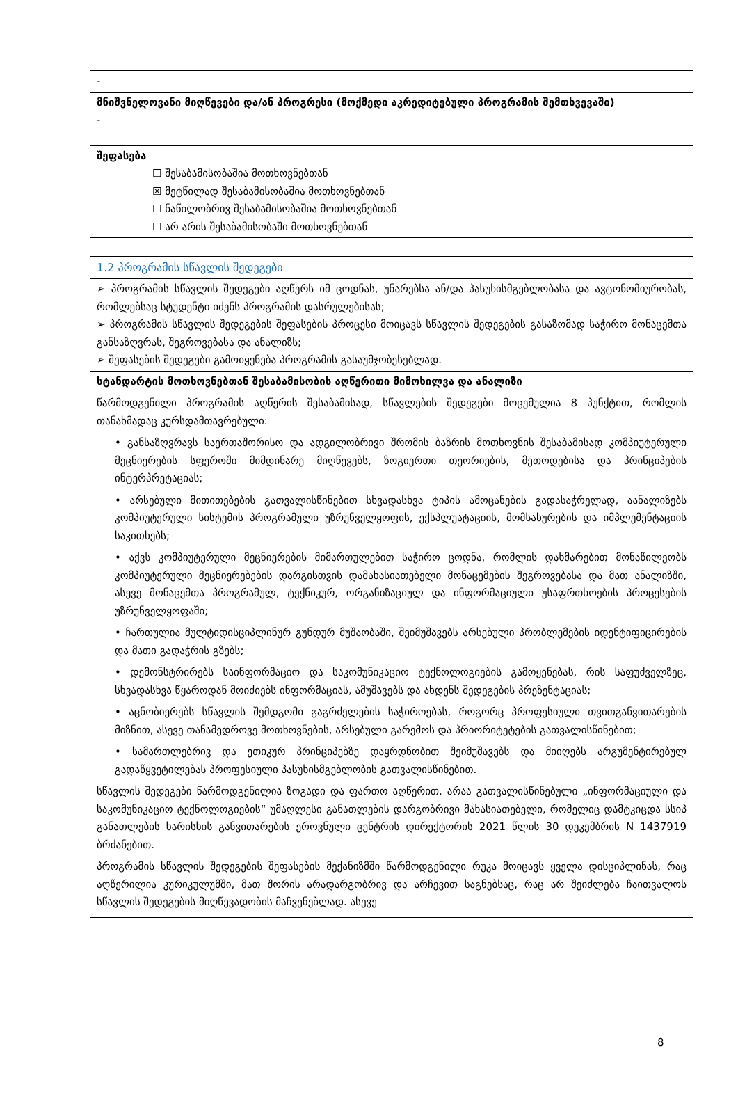| - |
| მნიშვნელოვანი მიღწევები და/ან პროგრესი (მოქმედი აკრედიტებული პროგრამის შემთხვევაში) - |
| შეფასება ☐ შესაბამისობაშია მოთხოვნებთან ☒ მეტწილად შესაბამისობაშია მოთხოვნებთან ☐ ნაწილობრივ შესაბამისობაშია მოთხოვნებთან ☐ არ არის შესაბამისობაში მოთხოვნებთან |
| 1.2 პროგრამის სწავლის შედეგები |
| ➢ პროგრამის სწავლის შედეგები აღწერს იმ ცოდნას, უნარებსა ან/და პასუხისმგებლობასა და ავტონომიურობას, რომლებსაც სტუდენტი იძენს პროგრამის დასრულებისას; ➢ პროგრამის სწავლის შედეგების შეფასების პროცესი მოიცავს სწავლის შედეგების გასაზომად საჭირო მონაცემთა განსაზღვრას, შეგროვებასა და ანალიზს; ➢ შეფასების შედეგები გამოიყენება პროგრამის გასაუმჯობესებლად. |
| სტანდარტის მოთხოვნებთან შესაბამისობის აღწერითი მიმოხილვა და ანალიზი წარმოდგენილი პროგრამის აღწერის შესაბამისად, სწავლების შედეგები მოცემულია 8 პუნქტით, რომლის თანახმადაც კურსდამთავრებული: • განსაზღვრავს საერთაშორისო და ადგილობრივი შრომის ბაზრის მოთხოვნის შესაბამისად კომპიუტერული მეცნიერების სფეროში მიმდინარე მიღწევებს, ზოგიერთი თეორიების, მეთოდებისა და პრინციპების ინტერპრეტაციას; • არსებული მითითებების გათვალისწინებით სხვადასხვა ტიპის ამოცანების გადასაჭრელად, აანალიზებს კომპიუტერული სისტემის პროგრამული უზრუნველყოფის, ექსპლუატაციის, მომსახურების და იმპლემენტაციის საკითხებს; • აქვს კომპიუტერული მეცნიერების მიმართულებით საჭირო ცოდნა, რომლის დახმარებით მონაწილეობს კომპიუტერული მეცნიერებების დარგისთვის დამახასიათებელი მონაცემების შეგროვებასა და მათ ანალიზში, ასევე მონაცემთა პროგრამულ, ტექნიკურ, ორგანიზაციულ და ინფორმაციული უსაფრთხოების პროცესების უზრუნველყოფაში; • ჩართულია მულტიდისციპლინურ გუნდურ მუშაობაში, შეიმუშავებს არსებული პრობლემების იდენტიფიცირების და მათი გადაჭრის გზებს; • დემონსტრირებს საინფორმაციო და საკომუნიკაციო ტექნოლოგიების გამოყენებას, რის საფუძველზეც, სხვადასხვა წყაროდან მოიძიებს ინფორმაციას, ამუშავებს და ახდენს შედეგების პრეზენტაციას; • აცნობიერებს სწავლის შემდგომი გაგრძელების საჭიროებას, როგორც პროფესიული თვითგანვითარების მიზნით, ასევე თანამედროვე მოთხოვნების, არსებული გარემოს და პრიორიტეტების გათვალისწინებით; • სამართლებრივ და ეთიკურ პრინციპებზე დაყრდნობით შეიმუშავებს და მიიღებს არგუმენტირებულ გადაწყვეტილებას პროფესიული პასუხისმგებლობის გათვალისწინებით. სწავლის შედეგები წარმოდგენილია ზოგადი და ფართო აღწერით. არაა გათვალისწინებული „ინფორმაციული და საკომუნიკაციო ტექნოლოგიების“ უმაღლესი განათლების დარგობრივი მახასიათებელი, რომელიც დამტკიცდა სსიპ განათლების ხარისხის განვითარების ეროვნული ცენტრის დირექტორის 2021 წლის 30 დეკემბრის N 1437919 ბრძანებით. პროგრამის სწავლის შედეგების შეფასების მექანიზმში წარმოდგენილი რუკა მოიცავს ყველა დისციპლინას, რაც აღწერილია კურიკულუმში, მათ შორის არადარგობრივ და არჩევით საგნებსაც, რაც არ შეიძლება ჩაითვალოს სწავლის შედეგების მიღწევადობის მაჩვენებლად. ასევე |
8